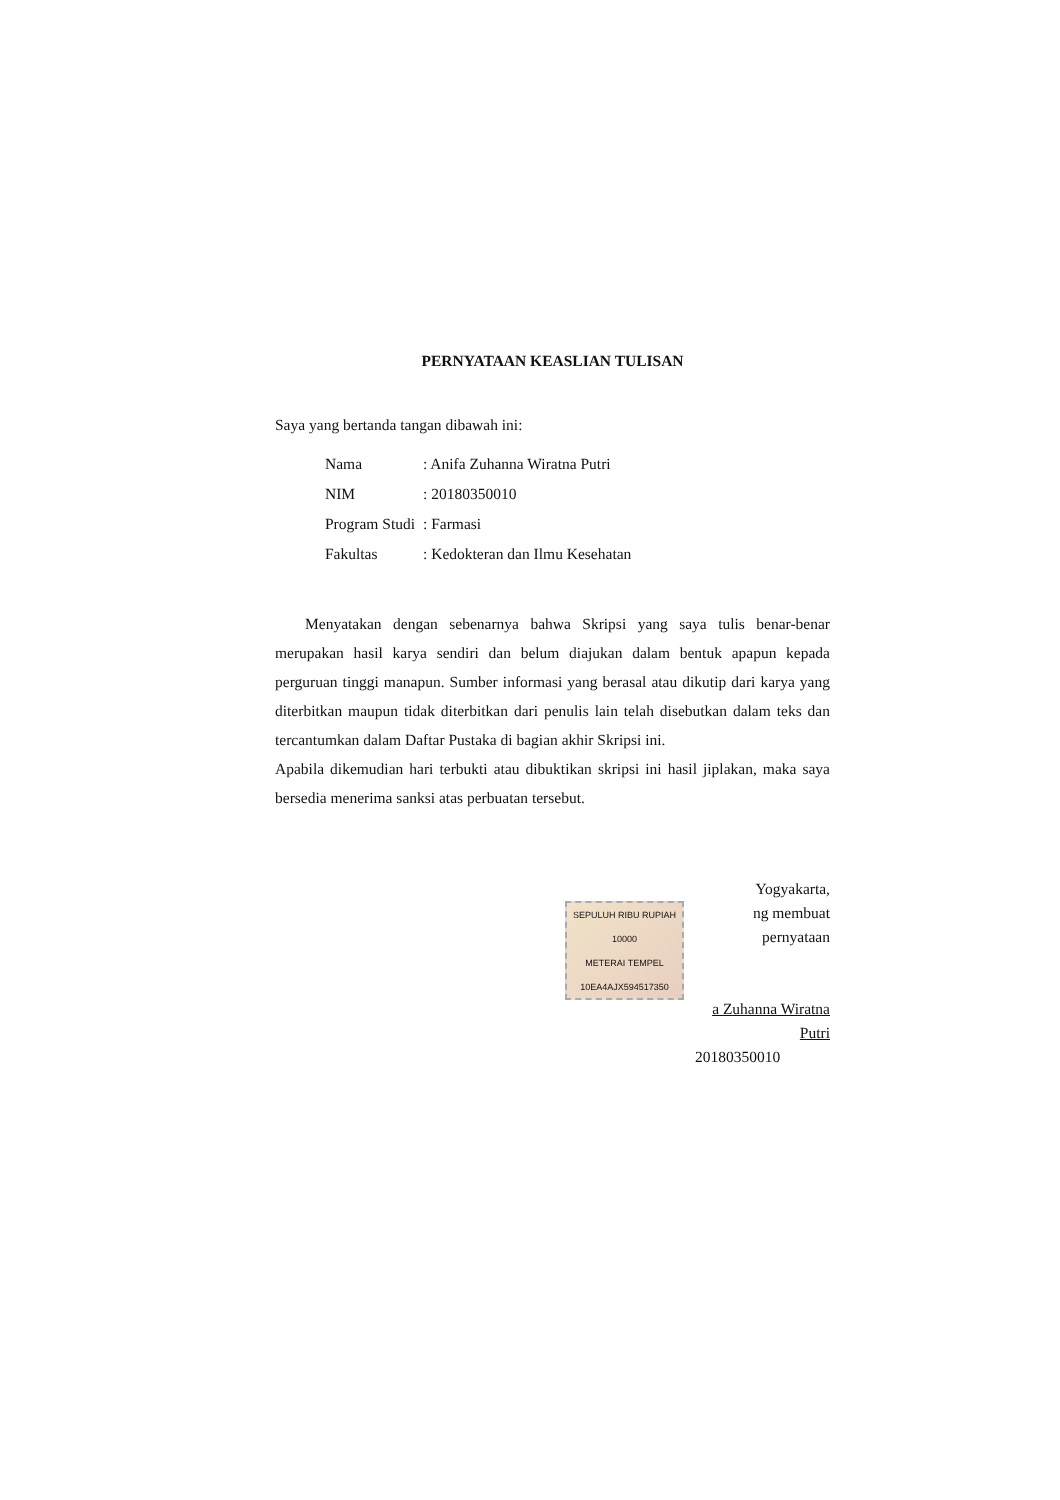PERNYATAAN KEASLIAN TULISAN
Saya yang bertanda tangan dibawah ini:
| Nama | : Anifa Zuhanna Wiratna Putri |
| NIM | : 20180350010 |
| Program Studi | : Farmasi |
| Fakultas | : Kedokteran dan Ilmu Kesehatan |
Menyatakan dengan sebenarnya bahwa Skripsi yang saya tulis benar-benar merupakan hasil karya sendiri dan belum diajukan dalam bentuk apapun kepada perguruan tinggi manapun. Sumber informasi yang berasal atau dikutip dari karya yang diterbitkan maupun tidak diterbitkan dari penulis lain telah disebutkan dalam teks dan tercantumkan dalam Daftar Pustaka di bagian akhir Skripsi ini.
Apabila dikemudian hari terbukti atau dibuktikan skripsi ini hasil jiplakan, maka saya bersedia menerima sanksi atas perbuatan tersebut.
Yogyakarta,
SEPULUH RIBU RUPIAH 10000
METERAI TEMPEL
10EA4AJX594517350
ng membuat pernyataan
a Zuhanna Wiratna Putri
20180350010